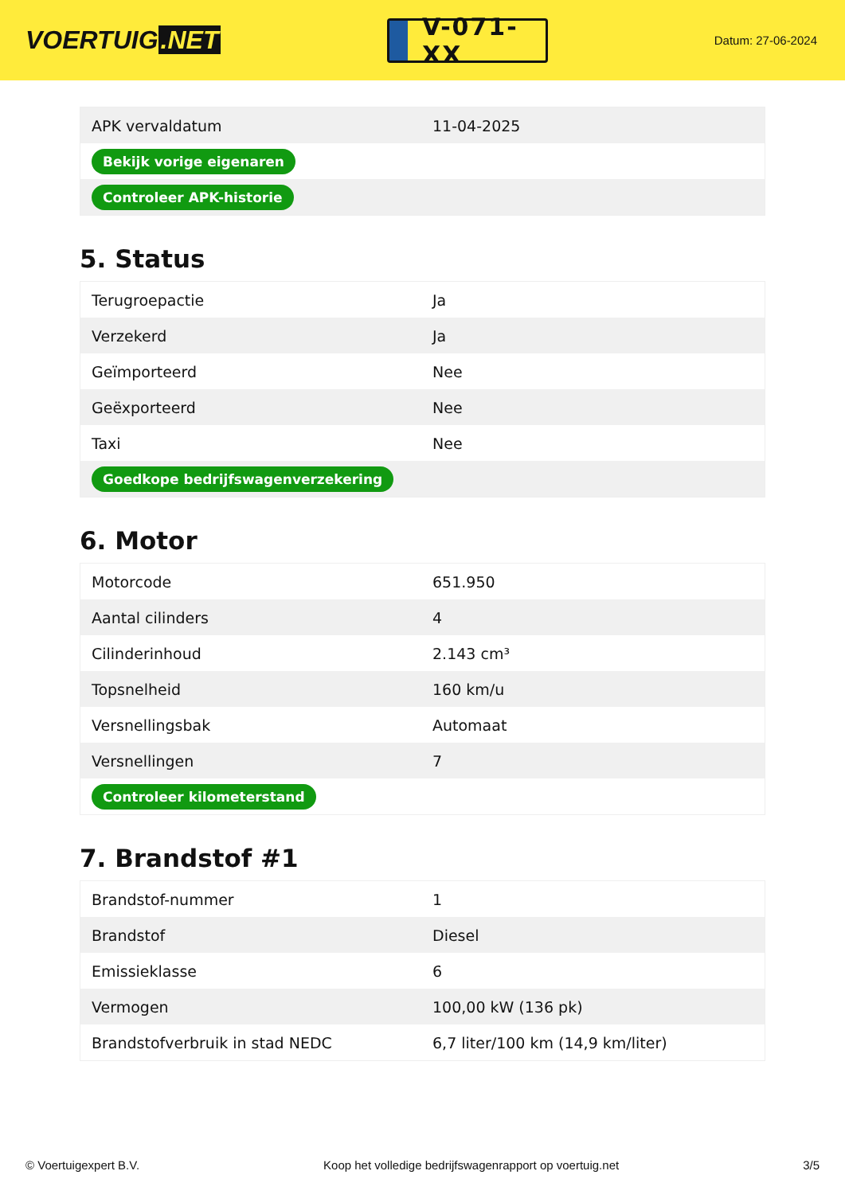VOERTUIG.NET
V-071-XX
Datum: 27-06-2024
| APK vervaldatum | 11-04-2025 |
| Bekijk vorige eigenaren | |
| Controleer APK-historie | |
5. Status
| Terugroepactie | Ja |
| Verzekerd | Ja |
| Geïmporteerd | Nee |
| Geëxporteerd | Nee |
| Taxi | Nee |
| Goedkope bedrijfswagenverzekering | |
6. Motor
| Motorcode | 651.950 |
| Aantal cilinders | 4 |
| Cilinderinhoud | 2.143 cm³ |
| Topsnelheid | 160 km/u |
| Versnellingsbak | Automaat |
| Versnellingen | 7 |
| Controleer kilometerstand | |
7. Brandstof #1
| Brandstof-nummer | 1 |
| Brandstof | Diesel |
| Emissieklasse | 6 |
| Vermogen | 100,00 kW (136 pk) |
| Brandstofverbruik in stad NEDC | 6,7 liter/100 km (14,9 km/liter) |
© Voertuigexpert B.V. Koop het volledige bedrijfswagenrapport op voertuig.net 3/5